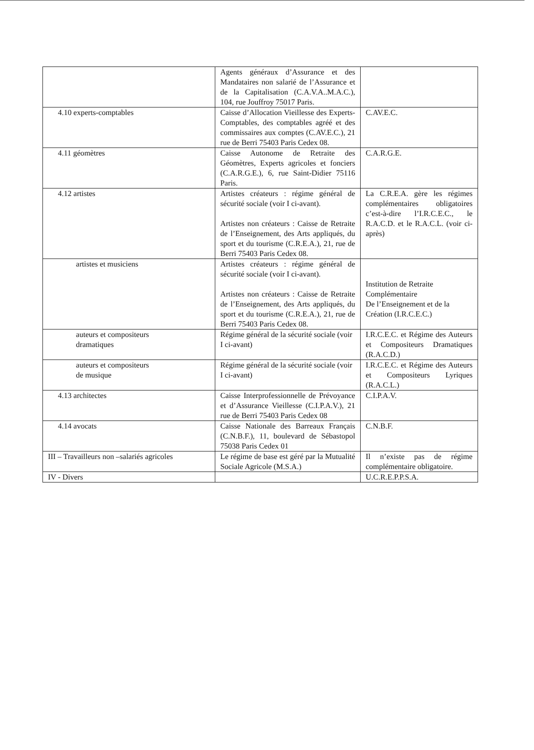| | Agents généraux d’Assurance et des Mandataires non salarié de l’Assurance et de la Capitalisation (C.A.V.A..M.A.C.), 104, rue Jouffroy 75017 Paris. | |
| 4.10 experts-comptables | Caisse d’Allocation Vieillesse des Experts-Comptables, des comptables agréé et des commissaires aux comptes (C.AV.E.C.), 21 rue de Berri 75403 Paris Cedex 08. | C.AV.E.C. |
| 4.11 géomètres | Caisse Autonome de Retraite des Géomètres, Experts agricoles et fonciers (C.A.R.G.E.), 6, rue Saint-Didier 75116 Paris. | C.A.R.G.E. |
| 4.12 artistes | Artistes créateurs : régime général de sécurité sociale (voir I ci-avant). Artistes non créateurs : Caisse de Retraite de l’Enseignement, des Arts appliqués, du sport et du tourisme (C.R.E.A.), 21, rue de Berri 75403 Paris Cedex 08. | La C.R.E.A. gère les régimes complémentaires obligatoires c’est-à-dire l’I.R.C.E.C., le R.A.C.D. et le R.A.C.L. (voir ci-après) |
| artistes et musiciens | Artistes créateurs : régime général de sécurité sociale (voir I ci-avant). Artistes non créateurs : Caisse de Retraite de l’Enseignement, des Arts appliqués, du sport et du tourisme (C.R.E.A.), 21, rue de Berri 75403 Paris Cedex 08. | Institution de Retraite Complémentaire De l’Enseignement et de la Création (I.R.C.E.C.) |
| auteurs et compositeurs dramatiques | Régime général de la sécurité sociale (voir I ci-avant) | I.R.C.E.C. et Régime des Auteurs et Compositeurs Dramatiques (R.A.C.D.) |
| auteurs et compositeurs de musique | Régime général de la sécurité sociale (voir I ci-avant) | I.R.C.E.C. et Régime des Auteurs et Compositeurs Lyriques (R.A.C.L.) |
| 4.13 architectes | Caisse Interprofessionnelle de Prévoyance et d’Assurance Vieillesse (C.I.P.A.V.), 21 rue de Berri 75403 Paris Cedex 08 | C.I.P.A.V. |
| 4.14 avocats | Caisse Nationale des Barreaux Français (C.N.B.F.), 11, boulevard de Sébastopol 75038 Paris Cedex 01 | C.N.B.F. |
| III – Travailleurs non –salariés agricoles | Le régime de base est géré par la Mutualité Sociale Agricole (M.S.A.) | Il n’existe pas de régime complémentaire obligatoire. |
| IV - Divers | | U.C.R.E.P.P.S.A. |